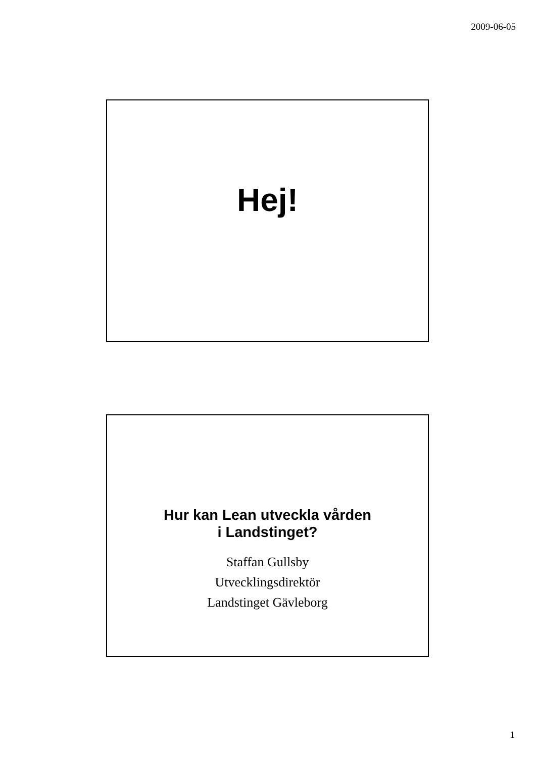2009-06-05
Hej!
Hur kan Lean utveckla vården
i Landstinget?
Staffan Gullsby
Utvecklingsdirektör
Landstinget Gävleborg
1